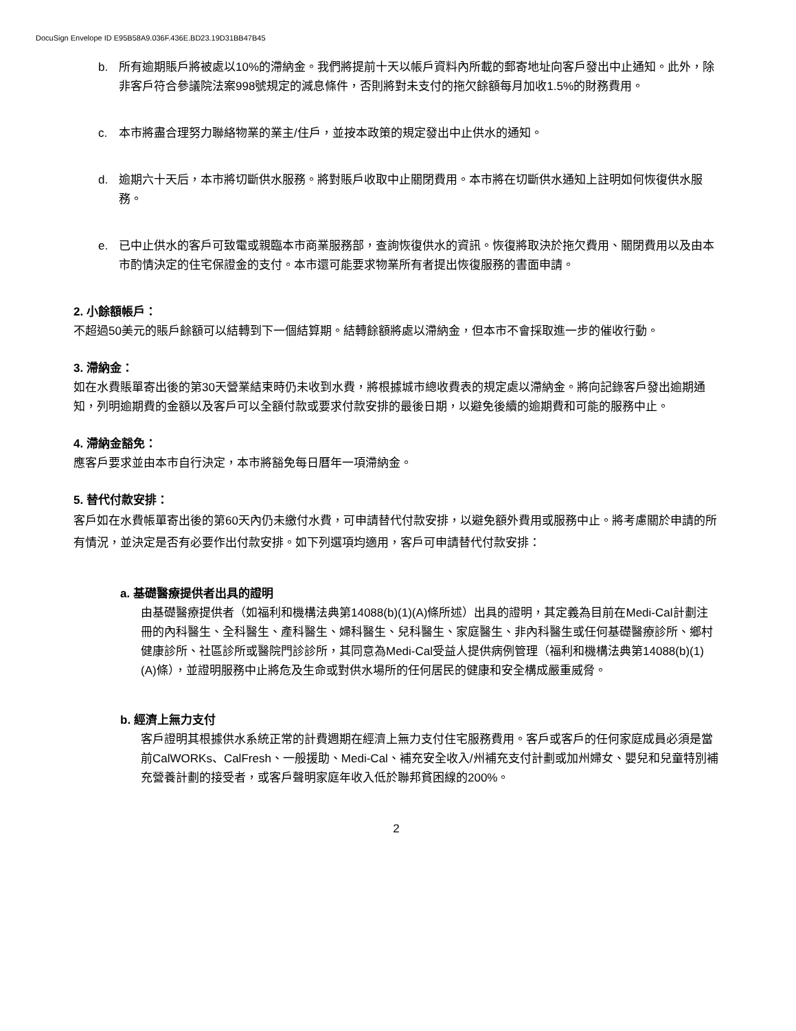DocuSign Envelope ID E95B58A9.036F.436E.BD23.19D31BB47B45
b. 所有逾期賬戶將被處以10%的滯納金。我們將提前十天以帳戶資料內所載的郵寄地址向客戶發出中止通知。此外，除非客戶符合參議院法案998號規定的減息條件，否則將對未支付的拖欠餘額每月加收1.5%的財務費用。
c. 本市將盡合理努力聯絡物業的業主/住戶，並按本政策的規定發出中止供水的通知。
d. 逾期六十天后，本市將切斷供水服務。將對賬戶收取中止關閉費用。本市將在切斷供水通知上註明如何恢復供水服務。
e. 已中止供水的客戶可致電或親臨本市商業服務部，查詢恢復供水的資訊。恢復將取決於拖欠費用、關閉費用以及由本市酌情決定的住宅保證金的支付。本市還可能要求物業所有者提出恢復服務的書面申請。
2. 小餘額帳戶：
不超過50美元的賬戶餘額可以結轉到下一個結算期。結轉餘額將處以滯納金，但本市不會採取進一步的催收行動。
3. 滯納金：
如在水費賬單寄出後的第30天營業結束時仍未收到水費，將根據城市總收費表的規定處以滯納金。將向記錄客戶發出逾期通知，列明逾期費的金額以及客戶可以全額付款或要求付款安排的最後日期，以避免後續的逾期費和可能的服務中止。
4. 滯納金豁免：
應客戶要求並由本市自行決定，本市將豁免每日曆年一項滯納金。
5. 替代付款安排：
客戶如在水費帳單寄出後的第60天內仍未繳付水費，可申請替代付款安排，以避免額外費用或服務中止。將考慮關於申請的所有情況，並決定是否有必要作出付款安排。如下列選項均適用，客戶可申請替代付款安排：
a. 基礎醫療提供者出具的證明
由基礎醫療提供者（如福利和機構法典第14088(b)(1)(A)條所述）出具的證明，其定義為目前在Medi-Cal計劃注冊的內科醫生、全科醫生、產科醫生、婦科醫生、兒科醫生、家庭醫生、非內科醫生或任何基礎醫療診所、鄉村健康診所、社區診所或醫院門診診所，其同意為Medi-Cal受益人提供病例管理（福利和機構法典第14088(b)(1)(A)條），並證明服務中止將危及生命或對供水場所的任何居民的健康和安全構成嚴重威脅。
b. 經濟上無力支付
客戶證明其根據供水系統正常的計費週期在經濟上無力支付住宅服務費用。客戶或客戶的任何家庭成員必須是當前CalWORKs、CalFresh、一般援助、Medi-Cal、補充安全收入/州補充支付計劃或加州婦女、嬰兒和兒童特別補充營養計劃的接受者，或客戶聲明家庭年收入低於聯邦貧困線的200%。
2